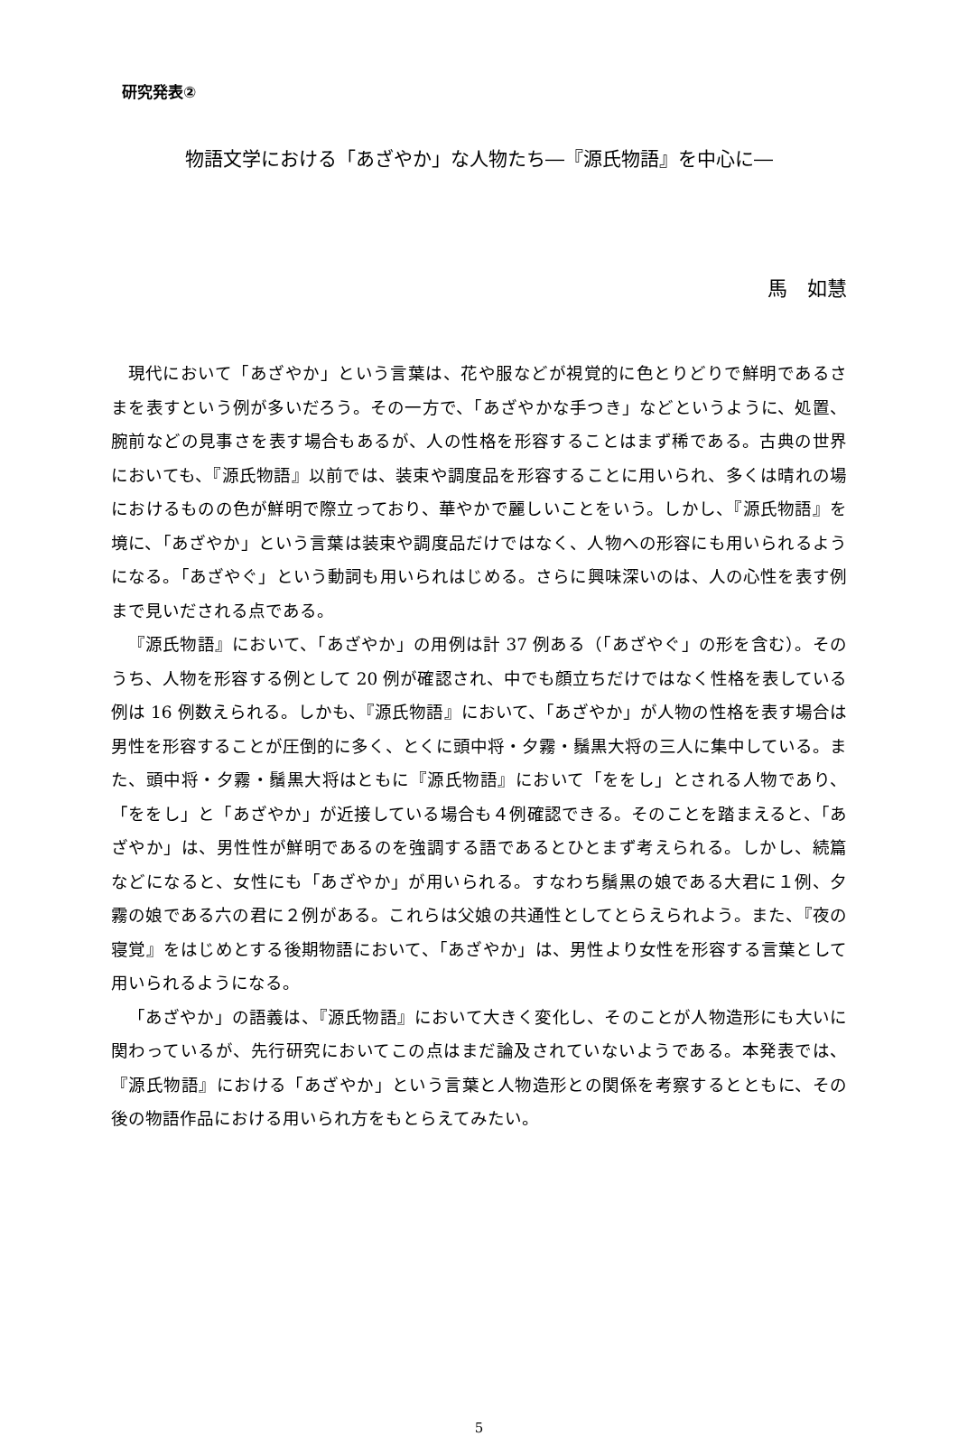研究発表②
物語文学における「あざやか」な人物たち―『源氏物語』を中心に―
馬　如慧
現代において「あざやか」という言葉は、花や服などが視覚的に色とりどりで鮮明であるさまを表すという例が多いだろう。その一方で、「あざやかな手つき」などというように、処置、腕前などの見事さを表す場合もあるが、人の性格を形容することはまず稀である。古典の世界においても、『源氏物語』以前では、装束や調度品を形容することに用いられ、多くは晴れの場におけるものの色が鮮明で際立っており、華やかで麗しいことをいう。しかし、『源氏物語』を境に、「あざやか」という言葉は装束や調度品だけではなく、人物への形容にも用いられるようになる。「あざやぐ」という動詞も用いられはじめる。さらに興味深いのは、人の心性を表す例まで見いだされる点である。
『源氏物語』において、「あざやか」の用例は計 37 例ある（「あざやぐ」の形を含む）。そのうち、人物を形容する例として 20 例が確認され、中でも顔立ちだけではなく性格を表している例は 16 例数えられる。しかも、『源氏物語』において、「あざやか」が人物の性格を表す場合は男性を形容することが圧倒的に多く、とくに頭中将・夕霧・鬚黒大将の三人に集中している。また、頭中将・夕霧・鬚黒大将はともに『源氏物語』において「ををし」とされる人物であり、「ををし」と「あざやか」が近接している場合も４例確認できる。そのことを踏まえると、「あざやか」は、男性性が鮮明であるのを強調する語であるとひとまず考えられる。しかし、続篇などになると、女性にも「あざやか」が用いられる。すなわち鬚黒の娘である大君に１例、夕霧の娘である六の君に２例がある。これらは父娘の共通性としてとらえられよう。また、『夜の寝覚』をはじめとする後期物語において、「あざやか」は、男性より女性を形容する言葉として用いられるようになる。
「あざやか」の語義は、『源氏物語』において大きく変化し、そのことが人物造形にも大いに関わっているが、先行研究においてこの点はまだ論及されていないようである。本発表では、『源氏物語』における「あざやか」という言葉と人物造形との関係を考察するとともに、その後の物語作品における用いられ方をもとらえてみたい。
5